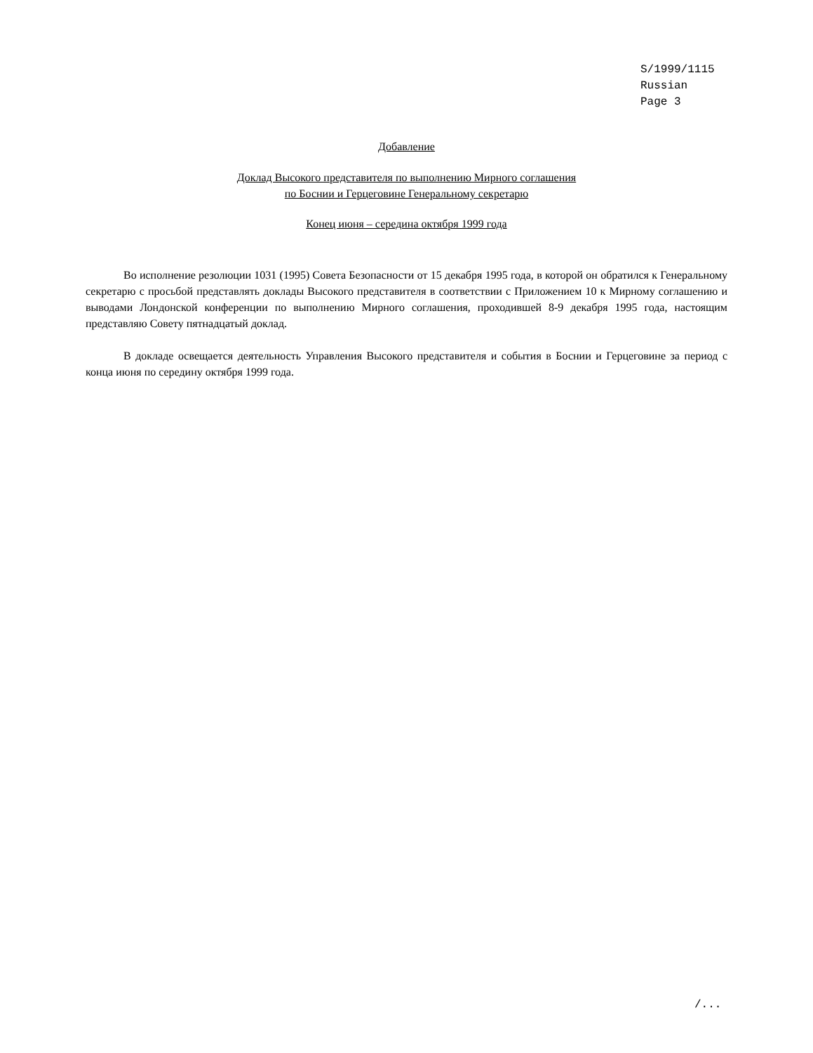S/1999/1115
Russian
Page 3
Добавление
Доклад Высокого представителя по выполнению Мирного соглашения
по Боснии и Герцеговине Генеральному секретарю
Конец июня – середина октября 1999 года
Во исполнение резолюции 1031 (1995) Совета Безопасности от 15 декабря 1995 года, в которой он обратился к Генеральному секретарю с просьбой представлять доклады Высокого представителя в соответствии с Приложением 10 к Мирному соглашению и выводами Лондонской конференции по выполнению Мирного соглашения, проходившей 8-9 декабря 1995 года, настоящим представляю Совету пятнадцатый доклад.
В докладе освещается деятельность Управления Высокого представителя и события в Боснии и Герцеговине за период с конца июня по середину октября 1999 года.
/...